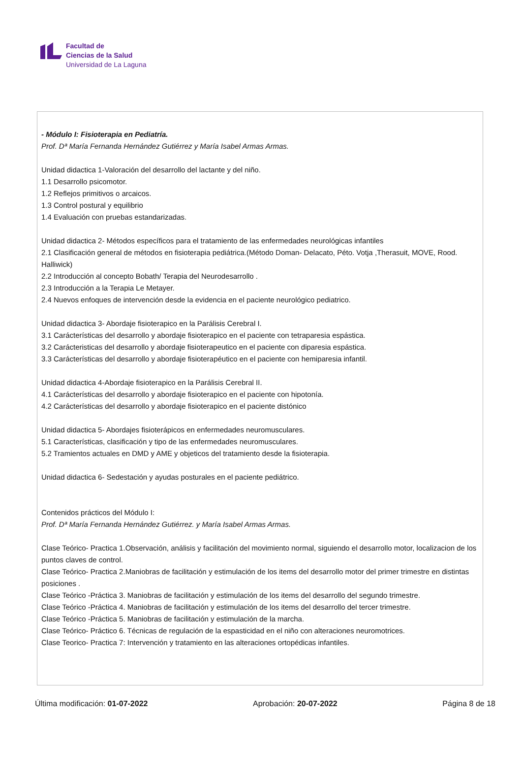Facultad de
Ciencias de la Salud
Universidad de La Laguna
- Módulo I: Fisioterapia en Pediatría.
Prof. Dª María Fernanda Hernández Gutiérrez y María Isabel Armas Armas.
Unidad didactica 1-Valoración del desarrollo del lactante y del niño.
1.1 Desarrollo psicomotor.
1.2 Reflejos primitivos o arcaicos.
1.3 Control postural y equilibrio
1.4 Evaluación con pruebas estandarizadas.
Unidad didactica 2- Métodos específicos para el tratamiento de las enfermedades neurológicas infantiles
2.1 Clasificación general de métodos en fisioterapia pediátrica.(Método Doman- Delacato, Péto. Votja ,Therasuit, MOVE, Rood. Halliwick)
2.2 Introducción al concepto Bobath/ Terapia del Neurodesarrollo .
2.3 Introducción a la Terapia Le Metayer.
2.4 Nuevos enfoques de intervención desde la evidencia en el paciente neurológico pediatrico.
Unidad didactica 3- Abordaje fisioterapico en la Parálisis Cerebral I.
3.1 Carácterísticas del desarrollo y abordaje fisioterapico en el paciente con tetraparesia espástica.
3.2 Carácteristicas del desarrollo y abordaje fisioterapeutico en el paciente con diparesia espástica.
3.3 Carácterísticas del desarrollo y abordaje fisioterapéutico en el paciente con hemiparesia infantil.
Unidad didactica 4-Abordaje fisioterapico en la Parálisis Cerebral II.
4.1 Carácterísticas del desarrollo y abordaje fisioterapico en el paciente con hipotonía.
4.2 Carácterísticas del desarrollo y abordaje fisioterapico en el paciente distónico
Unidad didactica 5- Abordajes fisioterápicos en enfermedades neuromusculares.
5.1 Características, clasificación y tipo de las enfermedades neuromusculares.
5.2 Tramientos actuales en DMD y AME y objeticos del tratamiento desde la fisioterapia.
Unidad didactica 6- Sedestación y ayudas posturales en el paciente pediátrico.
Contenidos prácticos del Módulo I:
Prof. Dª María Fernanda Hernández Gutiérrez. y María Isabel Armas Armas.
Clase Teórico- Practica 1.Observación, análisis y facilitación del movimiento normal, siguiendo el desarrollo motor, localizacion de los puntos claves de control.
Clase Teórico- Practica 2.Maniobras de facilitación y estimulación de los items del desarrollo motor del primer trimestre en distintas posiciones .
Clase Teórico -Práctica 3. Maniobras de facilitación y estimulación de los items del desarrollo del segundo trimestre.
Clase Teórico -Práctica 4. Maniobras de facilitación y estimulación de los items del desarrollo del tercer trimestre.
Clase Teórico -Práctica 5. Maniobras de facilitación y estimulación de la marcha.
Clase Teórico- Práctico 6. Técnicas de regulación de la espasticidad en el niño con alteraciones neuromotrices.
Clase Teorico- Practica 7: Intervención y tratamiento en las alteraciones ortopédicas infantiles.
Última modificación: 01-07-2022 Aprobación: 20-07-2022 Página 8 de 18